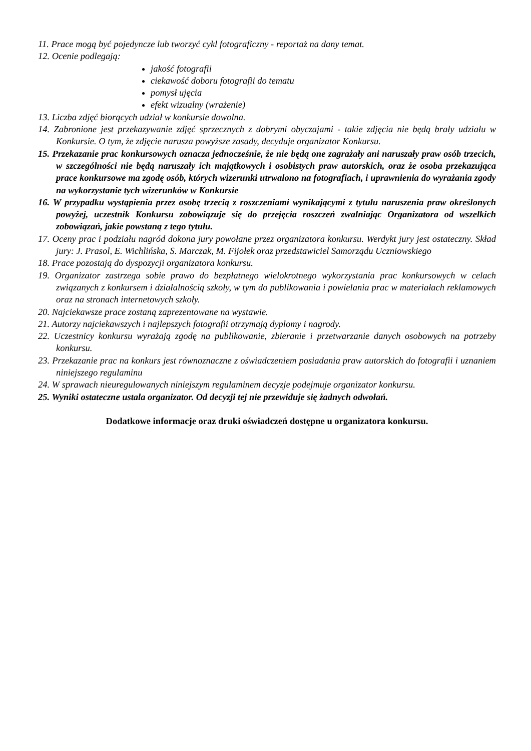11. Prace mogą być pojedyncze lub tworzyć cykl fotograficzny - reportaż na dany temat.
12. Ocenie podlegają:
jakość fotografii
ciekawość doboru fotografii do tematu
pomysł ujęcia
efekt wizualny (wrażenie)
13. Liczba zdjęć biorących udział w konkursie dowolna.
14. Zabronione jest przekazywanie zdjęć sprzecznych z dobrymi obyczajami - takie zdjęcia nie będą brały udziału w Konkursie. O tym, że zdjęcie narusza powyższe zasady, decyduje organizator Konkursu.
15. Przekazanie prac konkursowych oznacza jednocześnie, że nie będą one zagrażały ani naruszały praw osób trzecich, w szczególności nie będą naruszały ich majątkowych i osobistych praw autorskich, oraz że osoba przekazująca prace konkursowe ma zgodę osób, których wizerunki utrwalono na fotografiach, i uprawnienia do wyrażania zgody na wykorzystanie tych wizerunków w Konkursie
16. W przypadku wystąpienia przez osobę trzecią z roszczeniami wynikającymi z tytułu naruszenia praw określonych powyżej, uczestnik Konkursu zobowiązuje się do przejęcia roszczeń zwalniając Organizatora od wszelkich zobowiązań, jakie powstaną z tego tytułu.
17. Oceny prac i podziału nagród dokona jury powołane przez organizatora konkursu. Werdykt jury jest ostateczny. Skład jury: J. Prasol, E. Wichlińska, S. Marczak, M. Fijołek oraz przedstawiciel Samorządu Uczniowskiego
18. Prace pozostają do dyspozycji organizatora konkursu.
19. Organizator zastrzega sobie prawo do bezpłatnego wielokrotnego wykorzystania prac konkursowych w celach związanych z konkursem i działalnością szkoły, w tym do publikowania i powielania prac w materiałach reklamowych oraz na stronach internetowych szkoły.
20. Najciekawsze prace zostaną zaprezentowane na wystawie.
21. Autorzy najciekawszych i najlepszych fotografii otrzymają dyplomy i nagrody.
22. Uczestnicy konkursu wyrażają zgodę na publikowanie, zbieranie i przetwarzanie danych osobowych na potrzeby konkursu.
23. Przekazanie prac na konkurs jest równoznaczne z oświadczeniem posiadania praw autorskich do fotografii i uznaniem niniejszego regulaminu
24. W sprawach nieuregulowanych niniejszym regulaminem decyzje podejmuje organizator konkursu.
25. Wyniki ostateczne ustala organizator. Od decyzji tej nie przewiduje się żadnych odwołań.
Dodatkowe informacje oraz druki oświadczeń dostępne u organizatora konkursu.